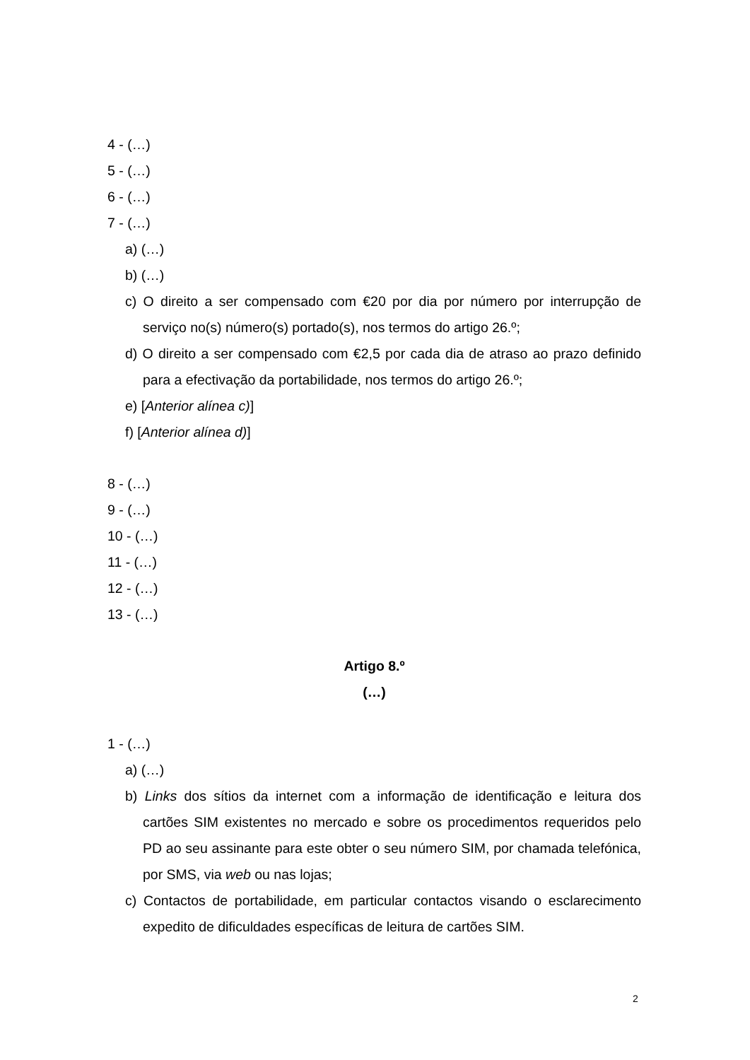4 - (…)
5 - (…)
6 - (…)
7 - (…)
a) (…)
b) (…)
c) O direito a ser compensado com €20 por dia por número por interrupção de serviço no(s) número(s) portado(s), nos termos do artigo 26.º;
d) O direito a ser compensado com €2,5 por cada dia de atraso ao prazo definido para a efectivação da portabilidade, nos termos do artigo 26.º;
e) [Anterior alínea c)]
f) [Anterior alínea d)]
8 - (…)
9 - (…)
10 - (…)
11 - (…)
12 - (…)
13 - (…)
Artigo 8.º
(…)
1 - (…)
a) (…)
b) Links dos sítios da internet com a informação de identificação e leitura dos cartões SIM existentes no mercado e sobre os procedimentos requeridos pelo PD ao seu assinante para este obter o seu número SIM, por chamada telefónica, por SMS, via web ou nas lojas;
c) Contactos de portabilidade, em particular contactos visando o esclarecimento expedito de dificuldades específicas de leitura de cartões SIM.
2